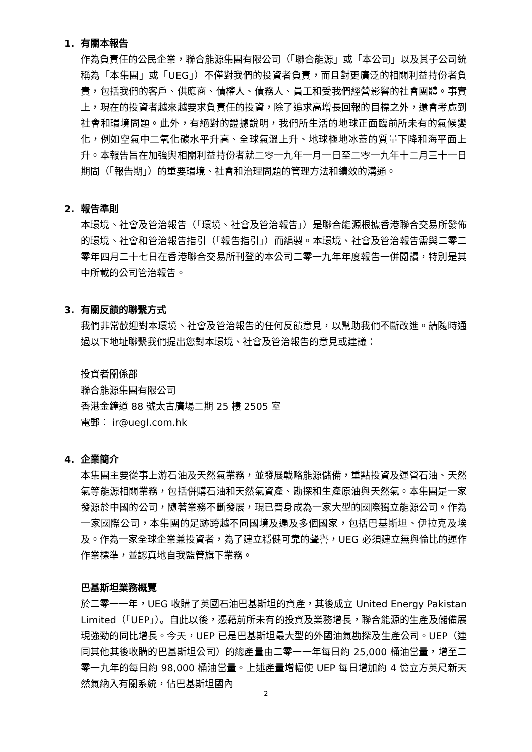1. 有關本報告
作為負責任的公民企業，聯合能源集團有限公司（「聯合能源」或「本公司」以及其子公司統稱為「本集團」或「UEG」）不僅對我們的投資者負責，而且對更廣泛的相關利益持份者負責，包括我們的客戶、供應商、債權人、債務人、員工和受我們經營影響的社會團體。事實上，現在的投資者越來越要求負責任的投資，除了追求高增長回報的目標之外，還會考慮到社會和環境問題。此外，有絕對的證據說明，我們所生活的地球正面臨前所未有的氣候變化，例如空氣中二氧化碳水平升高、全球氣溫上升、地球極地冰蓋的質量下降和海平面上升。本報告旨在加強與相關利益持份者就二零一九年一月一日至二零一九年十二月三十一日期間（「報告期」）的重要環境、社會和治理問題的管理方法和績效的溝通。
2. 報告準則
本環境、社會及管治報告（「環境、社會及管治報告」）是聯合能源根據香港聯合交易所發佈的環境、社會和管治報告指引（「報告指引」）而編製。本環境、社會及管治報告需與二零二零年四月二十七日在香港聯合交易所刊登的本公司二零一九年年度報告一併閱讀，特別是其中所載的公司管治報告。
3. 有關反饋的聯繫方式
我們非常歡迎對本環境、社會及管治報告的任何反饋意見，以幫助我們不斷改進。請隨時通過以下地址聯繫我們提出您對本環境、社會及管治報告的意見或建議：
投資者關係部
聯合能源集團有限公司
香港金鐘道 88 號太古廣場二期 25 樓 2505 室
電郵： ir@uegl.com.hk
4. 企業簡介
本集團主要從事上游石油及天然氣業務，並發展戰略能源儲備，重點投資及運營石油、天然氣等能源相關業務，包括併購石油和天然氣資產、勘探和生產原油與天然氣。本集團是一家發源於中國的公司，隨著業務不斷發展，現已晉身成為一家大型的國際獨立能源公司。作為一家國際公司，本集團的足跡跨越不同國境及遍及多個國家，包括巴基斯坦、伊拉克及埃及。作為一家全球企業兼投資者，為了建立穩健可靠的聲譽，UEG 必須建立無與倫比的運作作業標準，並認真地自我監管旗下業務。
巴基斯坦業務概覽
於二零一一年，UEG 收購了英國石油巴基斯坦的資產，其後成立 United Energy Pakistan Limited（「UEP」）。自此以後，憑藉前所未有的投資及業務增長，聯合能源的生產及儲備展現強勁的同比增長。今天，UEP 已是巴基斯坦最大型的外國油氣勘探及生產公司。UEP（連同其他其後收購的巴基斯坦公司）的總產量由二零一一年每日約 25,000 桶油當量，增至二零一九年的每日約 98,000 桶油當量。上述產量增幅使 UEP 每日增加約 4 億立方英尺新天然氣納入有關系統，佔巴基斯坦國內
2